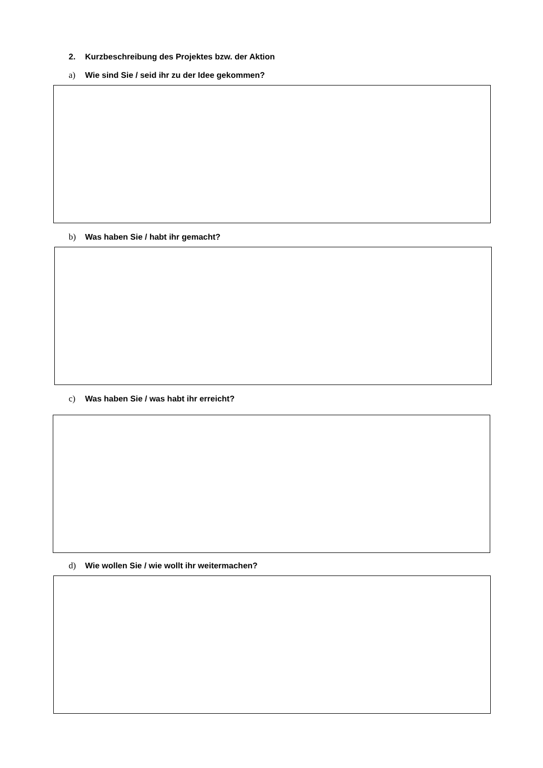2. Kurzbeschreibung des Projektes bzw. der Aktion
a) Wie sind Sie / seid ihr zu der Idee gekommen?
b) Was haben Sie / habt ihr gemacht?
c) Was haben Sie / was habt ihr erreicht?
d) Wie wollen Sie / wie wollt ihr weitermachen?